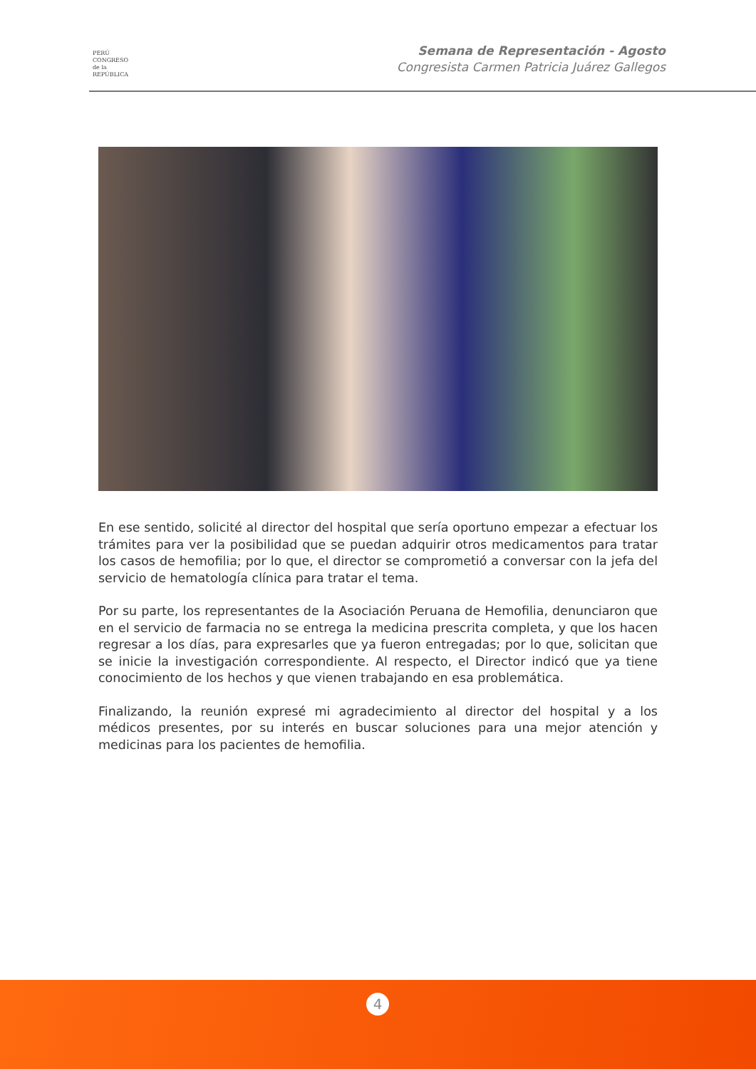PERÚ
CONGRESO
de la
REPÚBLICA
Semana de Representación - Agosto
Congresista Carmen Patricia Juárez Gallegos
En ese sentido, solicité al director del hospital que sería oportuno empezar a efectuar los trámites para ver la posibilidad que se puedan adquirir otros medicamentos para tratar los casos de hemofilia; por lo que, el director se comprometió a conversar con la jefa del servicio de hematología clínica para tratar el tema.
Por su parte, los representantes de la Asociación Peruana de Hemofilia, denunciaron que en el servicio de farmacia no se entrega la medicina prescrita completa, y que los hacen regresar a los días, para expresarles que ya fueron entregadas; por lo que, solicitan que se inicie la investigación correspondiente. Al respecto, el Director indicó que ya tiene conocimiento de los hechos y que vienen trabajando en esa problemática.
Finalizando, la reunión expresé mi agradecimiento al director del hospital y a los médicos presentes, por su interés en buscar soluciones para una mejor atención y medicinas para los pacientes de hemofilia.
4